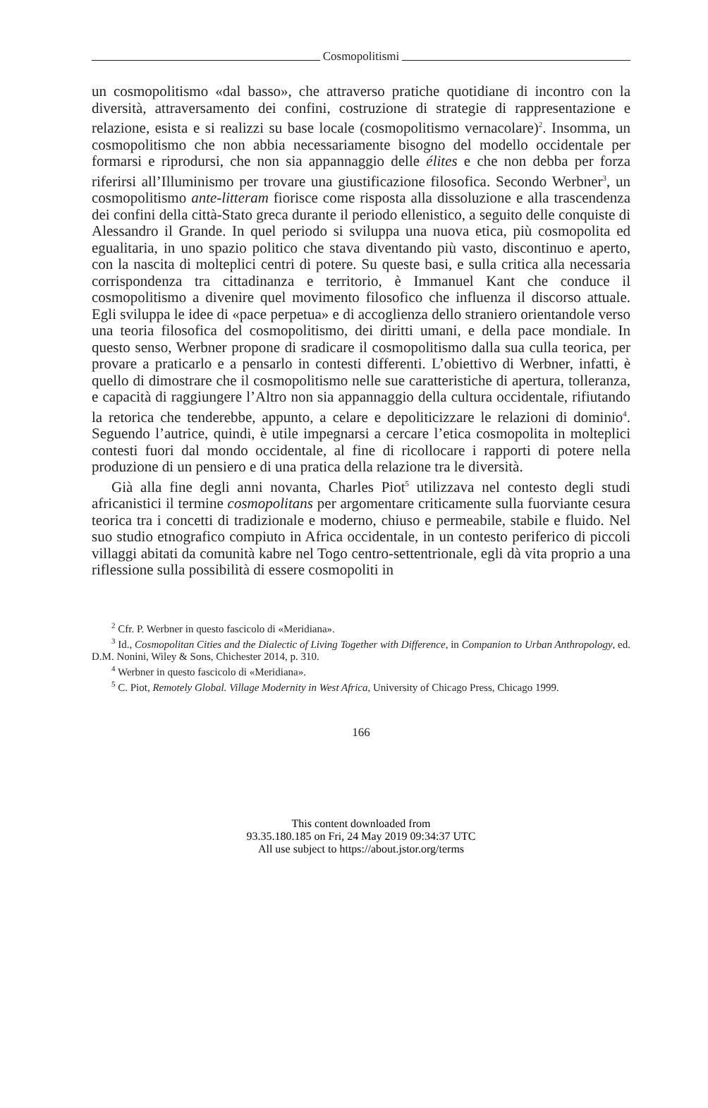Cosmopolitismi
un cosmopolitismo «dal basso», che attraverso pratiche quotidiane di incontro con la diversità, attraversamento dei confini, costruzione di strategie di rappresentazione e relazione, esista e si realizzi su base locale (cosmopolitismo vernacolare)<sup>2</sup>. Insomma, un cosmopolitismo che non abbia necessariamente bisogno del modello occidentale per formarsi e riprodursi, che non sia appannaggio delle élites e che non debba per forza riferirsi all’Illuminismo per trovare una giustificazione filosofica. Secondo Werbner<sup>3</sup>, un cosmopolitismo ante-litteram fiorisce come risposta alla dissoluzione e alla trascendenza dei confini della città-Stato greca durante il periodo ellenistico, a seguito delle conquiste di Alessandro il Grande. In quel periodo si sviluppa una nuova etica, più cosmopolita ed egualitaria, in uno spazio politico che stava diventando più vasto, discontinuo e aperto, con la nascita di molteplici centri di potere. Su queste basi, e sulla critica alla necessaria corrispondenza tra cittadinanza e territorio, è Immanuel Kant che conduce il cosmopolitismo a divenire quel movimento filosofico che influenza il discorso attuale. Egli sviluppa le idee di «pace perpetua» e di accoglienza dello straniero orientandole verso una teoria filosofica del cosmopolitismo, dei diritti umani, e della pace mondiale. In questo senso, Werbner propone di sradicare il cosmopolitismo dalla sua culla teorica, per provare a praticarlo e a pensarlo in contesti differenti. L’obiettivo di Werbner, infatti, è quello di dimostrare che il cosmopolitismo nelle sue caratteristiche di apertura, tolleranza, e capacità di raggiungere l’Altro non sia appannaggio della cultura occidentale, rifiutando la retorica che tenderebbe, appunto, a celare e depoliticizzare le relazioni di dominio<sup>4</sup>. Seguendo l’autrice, quindi, è utile impegnarsi a cercare l’etica cosmopolita in molteplici contesti fuori dal mondo occidentale, al fine di ricollocare i rapporti di potere nella produzione di un pensiero e di una pratica della relazione tra le diversità.
Già alla fine degli anni novanta, Charles Piot<sup>5</sup> utilizzava nel contesto degli studi africanistici il termine cosmopolitans per argomentare criticamente sulla fuorviante cesura teorica tra i concetti di tradizionale e moderno, chiuso e permeabile, stabile e fluido. Nel suo studio etnografico compiuto in Africa occidentale, in un contesto periferico di piccoli villaggi abitati da comunità kabre nel Togo centro-settentrionale, egli dà vita proprio a una riflessione sulla possibilità di essere cosmopoliti in
<sup>2</sup> Cfr. P. Werbner in questo fascicolo di «Meridiana».
<sup>3</sup> Id., Cosmopolitan Cities and the Dialectic of Living Together with Difference, in Companion to Urban Anthropology, ed. D.M. Nonini, Wiley & Sons, Chichester 2014, p. 310.
<sup>4</sup> Werbner in questo fascicolo di «Meridiana».
<sup>5</sup> C. Piot, Remotely Global. Village Modernity in West Africa, University of Chicago Press, Chicago 1999.
166
This content downloaded from
93.35.180.185 on Fri, 24 May 2019 09:34:37 UTC
All use subject to https://about.jstor.org/terms